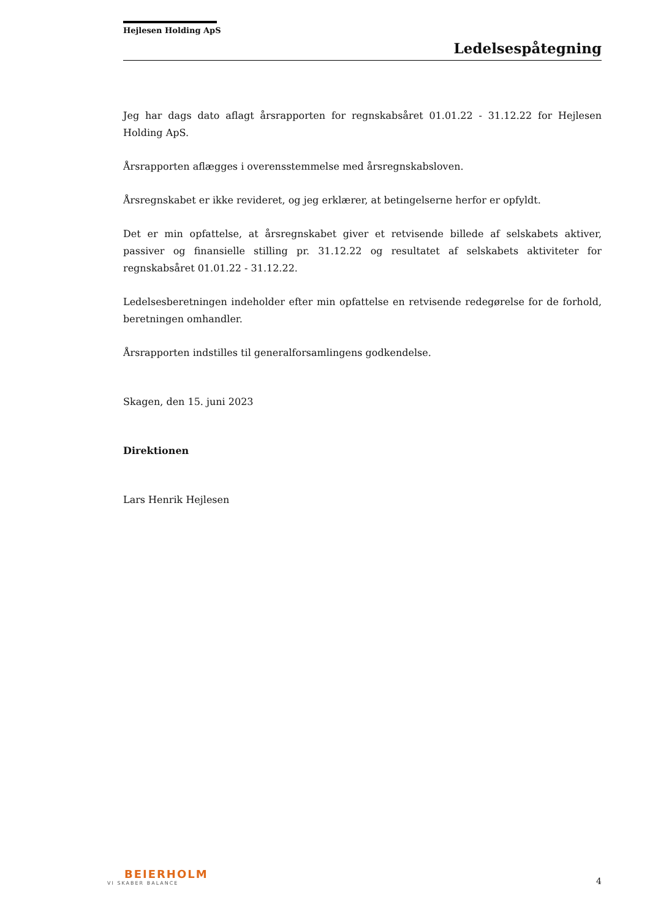Hejlesen Holding ApS
Ledelsespåtegning
Jeg har dags dato aflagt årsrapporten for regnskabsåret 01.01.22 - 31.12.22 for Hejlesen Holding ApS.
Årsrapporten aflægges i overensstemmelse med årsregnskabsloven.
Årsregnskabet er ikke revideret, og jeg erklærer, at betingelserne herfor er opfyldt.
Det er min opfattelse, at årsregnskabet giver et retvisende billede af selskabets aktiver, passiver og finansielle stilling pr. 31.12.22 og resultatet af selskabets aktiviteter for regnskabsåret 01.01.22 - 31.12.22.
Ledelsesberetningen indeholder efter min opfattelse en retvisende redegørelse for de forhold, beretningen omhandler.
Årsrapporten indstilles til generalforsamlingens godkendelse.
Skagen, den 15. juni 2023
Direktionen
Lars Henrik Hejlesen
BEIERHOLM
VI SKABER BALANCE
4